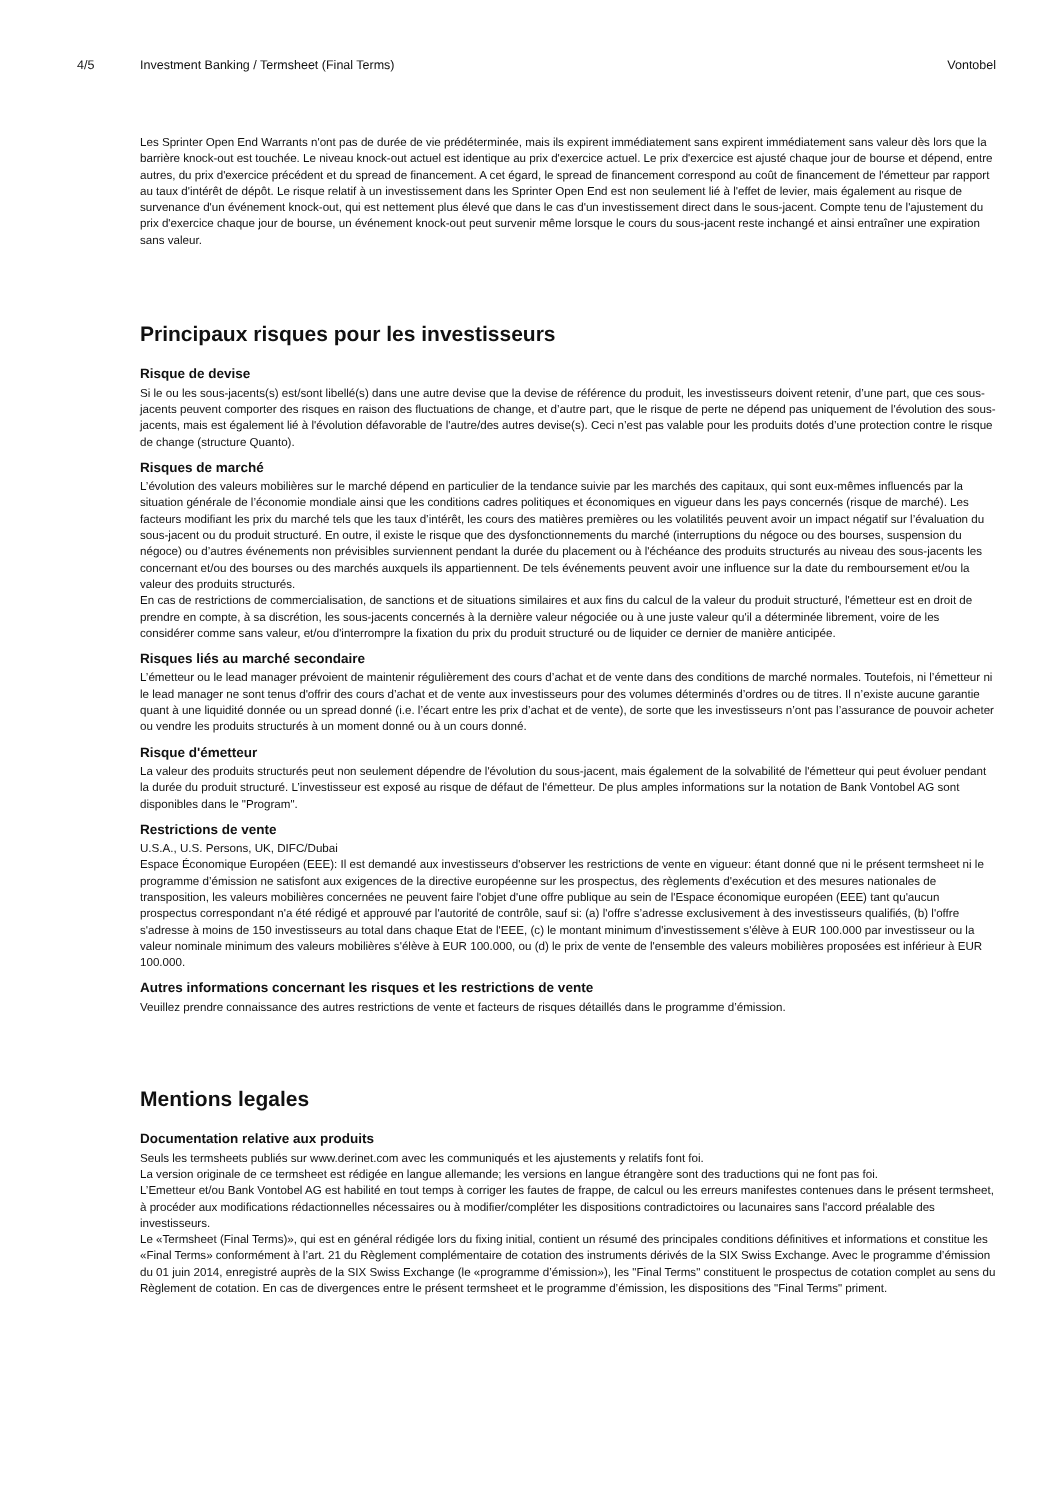4/5 Investment Banking / Termsheet (Final Terms) Vontobel
Les Sprinter Open End Warrants n'ont pas de durée de vie prédéterminée, mais ils expirent immédiatement sans expirent immédiatement sans valeur dès lors que la barrière knock-out est touchée. Le niveau knock-out actuel est identique au prix d'exercice actuel. Le prix d'exercice est ajusté chaque jour de bourse et dépend, entre autres, du prix d'exercice précédent et du spread de financement. A cet égard, le spread de financement correspond au coût de financement de l'émetteur par rapport au taux d'intérêt de dépôt. Le risque relatif à un investissement dans les Sprinter Open End est non seulement lié à l'effet de levier, mais également au risque de survenance d'un événement knock-out, qui est nettement plus élevé que dans le cas d'un investissement direct dans le sous-jacent. Compte tenu de l'ajustement du prix d'exercice chaque jour de bourse, un événement knock-out peut survenir même lorsque le cours du sous-jacent reste inchangé et ainsi entraîner une expiration sans valeur.
Principaux risques pour les investisseurs
Risque de devise
Si le ou les sous-jacents(s) est/sont libellé(s) dans une autre devise que la devise de référence du produit, les investisseurs doivent retenir, d’une part, que ces sous-jacents peuvent comporter des risques en raison des fluctuations de change, et d’autre part, que le risque de perte ne dépend pas uniquement de l'évolution des sous-jacents, mais est également lié à l'évolution défavorable de l'autre/des autres devise(s). Ceci n’est pas valable pour les produits dotés d’une protection contre le risque de change (structure Quanto).
Risques de marché
L’évolution des valeurs mobilières sur le marché dépend en particulier de la tendance suivie par les marchés des capitaux, qui sont eux-mêmes influencés par la situation générale de l’économie mondiale ainsi que les conditions cadres politiques et économiques en vigueur dans les pays concernés (risque de marché). Les facteurs modifiant les prix du marché tels que les taux d’intérêt, les cours des matières premières ou les volatilités peuvent avoir un impact négatif sur l’évaluation du sous-jacent ou du produit structuré. En outre, il existe le risque que des dysfonctionnements du marché (interruptions du négoce ou des bourses, suspension du négoce) ou d’autres événements non prévisibles surviennent pendant la durée du placement ou à l'échéance des produits structurés au niveau des sous-jacents les concernant et/ou des bourses ou des marchés auxquels ils appartiennent. De tels événements peuvent avoir une influence sur la date du remboursement et/ou la valeur des produits structurés.
En cas de restrictions de commercialisation, de sanctions et de situations similaires et aux fins du calcul de la valeur du produit structuré, l'émetteur est en droit de prendre en compte, à sa discrétion, les sous-jacents concernés à la dernière valeur négociée ou à une juste valeur qu'il a déterminée librement, voire de les considérer comme sans valeur, et/ou d'interrompre la fixation du prix du produit structuré ou de liquider ce dernier de manière anticipée.
Risques liés au marché secondaire
L’émetteur ou le lead manager prévoient de maintenir régulièrement des cours d’achat et de vente dans des conditions de marché normales. Toutefois, ni l’émetteur ni le lead manager ne sont tenus d'offrir des cours d’achat et de vente aux investisseurs pour des volumes déterminés d’ordres ou de titres. Il n’existe aucune garantie quant à une liquidité donnée ou un spread donné (i.e. l’écart entre les prix d’achat et de vente), de sorte que les investisseurs n’ont pas l’assurance de pouvoir acheter ou vendre les produits structurés à un moment donné ou à un cours donné.
Risque d'émetteur
La valeur des produits structurés peut non seulement dépendre de l'évolution du sous-jacent, mais également de la solvabilité de l'émetteur qui peut évoluer pendant la durée du produit structuré. L’investisseur est exposé au risque de défaut de l'émetteur. De plus amples informations sur la notation de Bank Vontobel AG sont disponibles dans le "Program".
Restrictions de vente
U.S.A., U.S. Persons, UK, DIFC/Dubai
Espace Économique Européen (EEE): Il est demandé aux investisseurs d'observer les restrictions de vente en vigueur: étant donné que ni le présent termsheet ni le programme d’émission ne satisfont aux exigences de la directive européenne sur les prospectus, des règlements d'exécution et des mesures nationales de transposition, les valeurs mobilières concernées ne peuvent faire l'objet d'une offre publique au sein de l'Espace économique européen (EEE) tant qu'aucun prospectus correspondant n'a été rédigé et approuvé par l'autorité de contrôle, sauf si: (a) l'offre s’adresse exclusivement à des investisseurs qualifiés, (b) l'offre s'adresse à moins de 150 investisseurs au total dans chaque Etat de l'EEE, (c) le montant minimum d'investissement s'élève à EUR 100.000 par investisseur ou la valeur nominale minimum des valeurs mobilières s'élève à EUR 100.000, ou (d) le prix de vente de l'ensemble des valeurs mobilières proposées est inférieur à EUR 100.000.
Autres informations concernant les risques et les restrictions de vente
Veuillez prendre connaissance des autres restrictions de vente et facteurs de risques détaillés dans le programme d’émission.
Mentions legales
Documentation relative aux produits
Seuls les termsheets publiés sur www.derinet.com avec les communiqués et les ajustements y relatifs font foi.
La version originale de ce termsheet est rédigée en langue allemande; les versions en langue étrangère sont des traductions qui ne font pas foi.
L’Emetteur et/ou Bank Vontobel AG est habilité en tout temps à corriger les fautes de frappe, de calcul ou les erreurs manifestes contenues dans le présent termsheet, à procéder aux modifications rédactionnelles nécessaires ou à modifier/compléter les dispositions contradictoires ou lacunaires sans l'accord préalable des investisseurs.
Le «Termsheet (Final Terms)», qui est en général rédigée lors du fixing initial, contient un résumé des principales conditions définitives et informations et constitue les «Final Terms» conformément à l’art. 21 du Règlement complémentaire de cotation des instruments dérivés de la SIX Swiss Exchange. Avec le programme d’émission du 01 juin 2014, enregistré auprès de la SIX Swiss Exchange (le «programme d’émission»), les "Final Terms" constituent le prospectus de cotation complet au sens du Règlement de cotation. En cas de divergences entre le présent termsheet et le programme d’émission, les dispositions des "Final Terms" priment.